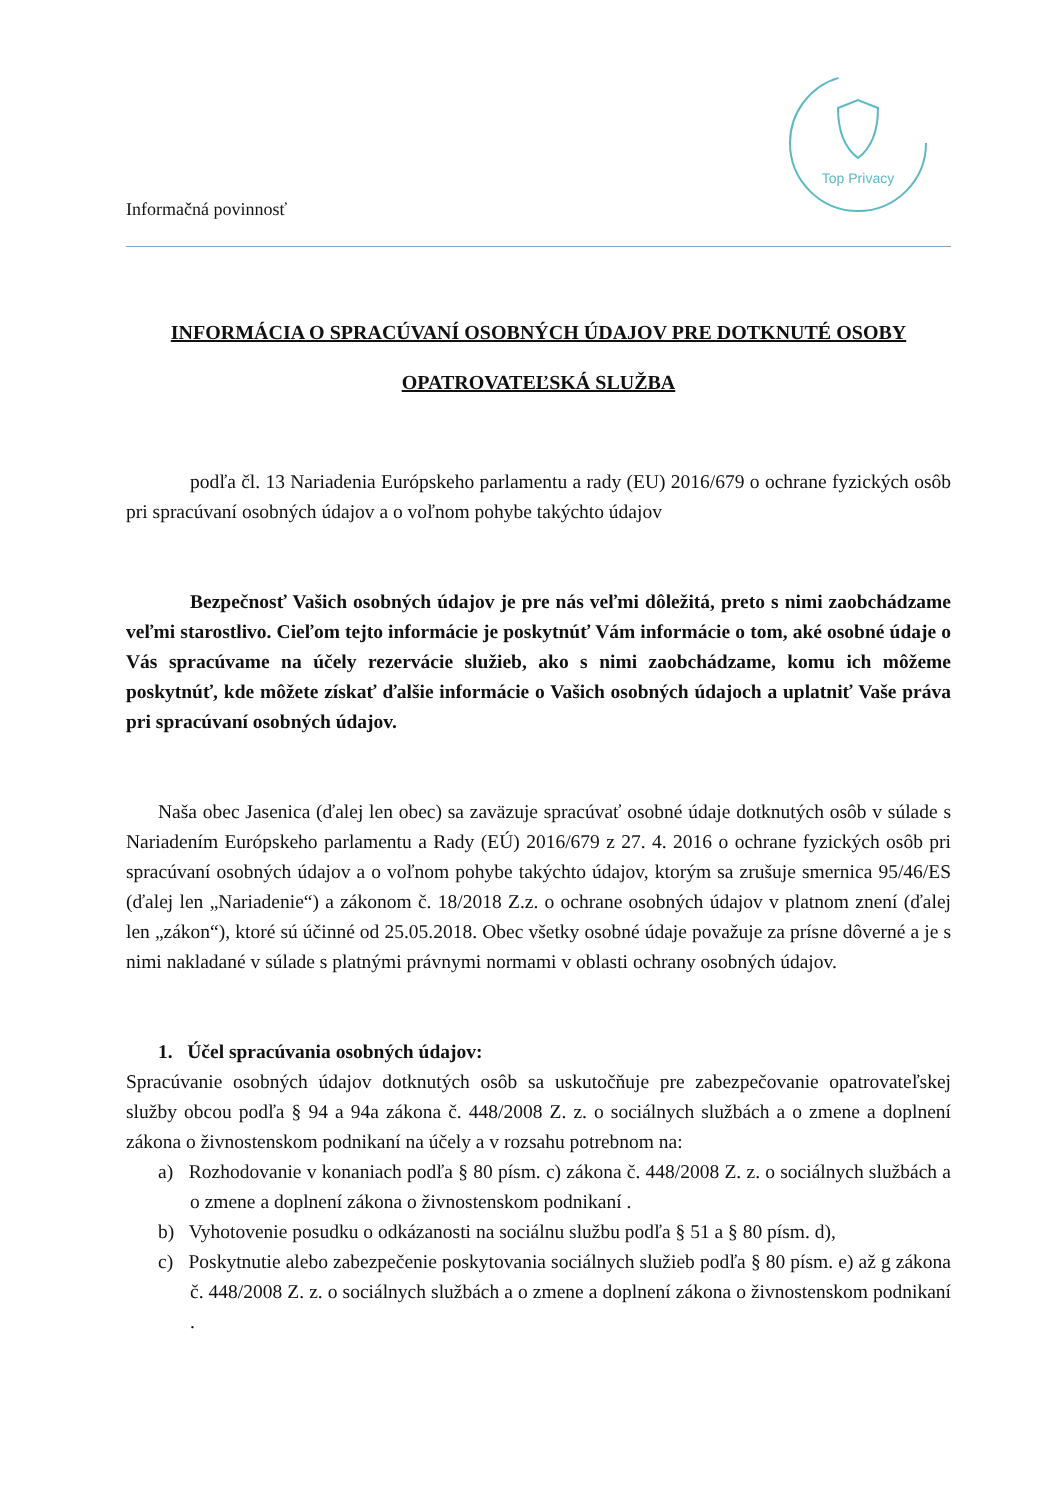Informačná povinnosť
Top Privacy
INFORMÁCIA O SPRACÚVANÍ OSOBNÝCH ÚDAJOV PRE DOTKNUTÉ OSOBY
OPATROVATEĽSKÁ SLUŽBA
podľa čl. 13 Nariadenia Európskeho parlamentu a rady (EU) 2016/679 o ochrane fyzických osôb pri spracúvaní osobných údajov a o voľnom pohybe takýchto údajov
Bezpečnosť Vašich osobných údajov je pre nás veľmi dôležitá, preto s nimi zaobchádzame veľmi starostlivo. Cieľom tejto informácie je poskytnúť Vám informácie o tom, aké osobné údaje o Vás spracúvame na účely rezervácie služieb, ako s nimi zaobchádzame, komu ich môžeme poskytnúť, kde môžete získať ďalšie informácie o Vašich osobných údajoch a uplatniť Vaše práva pri spracúvaní osobných údajov.
Naša obec Jasenica (ďalej len obec) sa zaväzuje spracúvať osobné údaje dotknutých osôb v súlade s Nariadením Európskeho parlamentu a Rady (EÚ) 2016/679 z 27. 4. 2016 o ochrane fyzických osôb pri spracúvaní osobných údajov a o voľnom pohybe takýchto údajov, ktorým sa zrušuje smernica 95/46/ES (ďalej len „Nariadenie“) a zákonom č. 18/2018 Z.z. o ochrane osobných údajov v platnom znení (ďalej len „zákon“), ktoré sú účinné od 25.05.2018. Obec všetky osobné údaje považuje za prísne dôverné a je s nimi nakladané v súlade s platnými právnymi normami v oblasti ochrany osobných údajov.
1. Účel spracúvania osobných údajov:
Spracúvanie osobných údajov dotknutých osôb sa uskutočňuje pre zabezpečovanie opatrovateľskej služby obcou podľa § 94 a 94a zákona č. 448/2008 Z. z. o sociálnych službách a o zmene a doplnení zákona o živnostenskom podnikaní na účely a v rozsahu potrebnom na:
a) Rozhodovanie v konaniach podľa § 80 písm. c) zákona č. 448/2008 Z. z. o sociálnych službách a o zmene a doplnení zákona o živnostenskom podnikaní .
b) Vyhotovenie posudku o odkázanosti na sociálnu službu podľa § 51 a § 80 písm. d),
c) Poskytnutie alebo zabezpečenie poskytovania sociálnych služieb podľa § 80 písm. e) až g zákona č. 448/2008 Z. z. o sociálnych službách a o zmene a doplnení zákona o živnostenskom podnikaní .